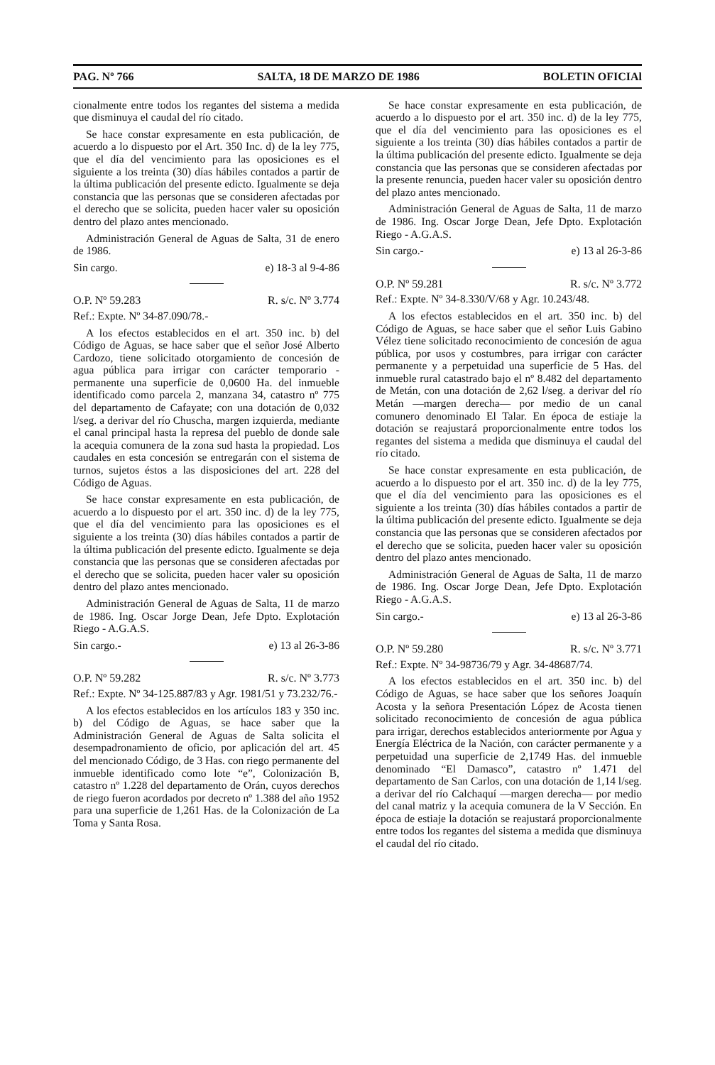PAG. Nº 766 SALTA, 18 DE MARZO DE 1986 BOLETIN OFICIAl
cionalmente entre todos los regantes del sistema a medida que disminuya el caudal del río citado.
Se hace constar expresamente en esta publicación, de acuerdo a lo dispuesto por el Art. 350 Inc. d) de la ley 775, que el día del vencimiento para las oposiciones es el siguiente a los treinta (30) días hábiles contados a partir de la última publicación del presente edicto. Igualmente se deja constancia que las personas que se consideren afectadas por el derecho que se solicita, pueden hacer valer su oposición dentro del plazo antes mencionado.
Administración General de Aguas de Salta, 31 de enero de 1986.
Sin cargo. e) 18-3 al 9-4-86
O.P. Nº 59.283 R. s/c. Nº 3.774
Ref.: Expte. Nº 34-87.090/78.-
A los efectos establecidos en el art. 350 inc. b) del Código de Aguas, se hace saber que el señor José Alberto Cardozo, tiene solicitado otorgamiento de concesión de agua pública para irrigar con carácter temporario - permanente una superficie de 0,0600 Ha. del inmueble identificado como parcela 2, manzana 34, catastro nº 775 del departamento de Cafayate; con una dotación de 0,032 l/seg. a derivar del río Chuscha, margen izquierda, mediante el canal principal hasta la represa del pueblo de donde sale la acequia comunera de la zona sud hasta la propiedad. Los caudales en esta concesión se entregarán con el sistema de turnos, sujetos éstos a las disposiciones del art. 228 del Código de Aguas.
Se hace constar expresamente en esta publicación, de acuerdo a lo dispuesto por el art. 350 inc. d) de la ley 775, que el día del vencimiento para las oposiciones es el siguiente a los treinta (30) días hábiles contados a partir de la última publicación del presente edicto. Igualmente se deja constancia que las personas que se consideren afectadas por el derecho que se solicita, pueden hacer valer su oposición dentro del plazo antes mencionado.
Administración General de Aguas de Salta, 11 de marzo de 1986. Ing. Oscar Jorge Dean, Jefe Dpto. Explotación Riego - A.G.A.S.
Sin cargo.- e) 13 al 26-3-86
O.P. Nº 59.282 R. s/c. Nº 3.773
Ref.: Expte. Nº 34-125.887/83 y Agr. 1981/51 y 73.232/76.-
A los efectos establecidos en los artículos 183 y 350 inc. b) del Código de Aguas, se hace saber que la Administración General de Aguas de Salta solicita el desempadronamiento de oficio, por aplicación del art. 45 del mencionado Código, de 3 Has. con riego permanente del inmueble identificado como lote “e”, Colonización B, catastro nº 1.228 del departamento de Orán, cuyos derechos de riego fueron acordados por decreto nº 1.388 del año 1952 para una superficie de 1,261 Has. de la Colonización de La Toma y Santa Rosa.
Se hace constar expresamente en esta publicación, de acuerdo a lo dispuesto por el art. 350 inc. d) de la ley 775, que el día del vencimiento para las oposiciones es el siguiente a los treinta (30) días hábiles contados a partir de la última publicación del presente edicto. Igualmente se deja constancia que las personas que se consideren afectadas por la presente renuncia, pueden hacer valer su oposición dentro del plazo antes mencionado.
Administración General de Aguas de Salta, 11 de marzo de 1986. Ing. Oscar Jorge Dean, Jefe Dpto. Explotación Riego - A.G.A.S.
Sin cargo.- e) 13 al 26-3-86
O.P. Nº 59.281 R. s/c. Nº 3.772
Ref.: Expte. Nº 34-8.330/V/68 y Agr. 10.243/48.
A los efectos establecidos en el art. 350 inc. b) del Código de Aguas, se hace saber que el señor Luis Gabino Vélez tiene solicitado reconocimiento de concesión de agua pública, por usos y costumbres, para irrigar con carácter permanente y a perpetuidad una superficie de 5 Has. del inmueble rural catastrado bajo el nº 8.482 del departamento de Metán, con una dotación de 2,62 l/seg. a derivar del río Metán —margen derecha— por medio de un canal comunero denominado El Talar. En época de estiaje la dotación se reajustará proporcionalmente entre todos los regantes del sistema a medida que disminuya el caudal del río citado.
Se hace constar expresamente en esta publicación, de acuerdo a lo dispuesto por el art. 350 inc. d) de la ley 775, que el día del vencimiento para las oposiciones es el siguiente a los treinta (30) días hábiles contados a partir de la última publicación del presente edicto. Igualmente se deja constancia que las personas que se consideren afectados por el derecho que se solicita, pueden hacer valer su oposición dentro del plazo antes mencionado.
Administración General de Aguas de Salta, 11 de marzo de 1986. Ing. Oscar Jorge Dean, Jefe Dpto. Explotación Riego - A.G.A.S.
Sin cargo.- e) 13 al 26-3-86
O.P. Nº 59.280 R. s/c. Nº 3.771
Ref.: Expte. Nº 34-98736/79 y Agr. 34-48687/74.
A los efectos establecidos en el art. 350 inc. b) del Código de Aguas, se hace saber que los señores Joaquín Acosta y la señora Presentación López de Acosta tienen solicitado reconocimiento de concesión de agua pública para irrigar, derechos establecidos anteriormente por Agua y Energía Eléctrica de la Nación, con carácter permanente y a perpetuidad una superficie de 2,1749 Has. del inmueble denominado “El Damasco”, catastro nº 1.471 del departamento de San Carlos, con una dotación de 1,14 l/seg. a derivar del río Calchaquí —margen derecha— por medio del canal matriz y la acequia comunera de la V Sección. En época de estiaje la dotación se reajustará proporcionalmente entre todos los regantes del sistema a medida que disminuya el caudal del río citado.